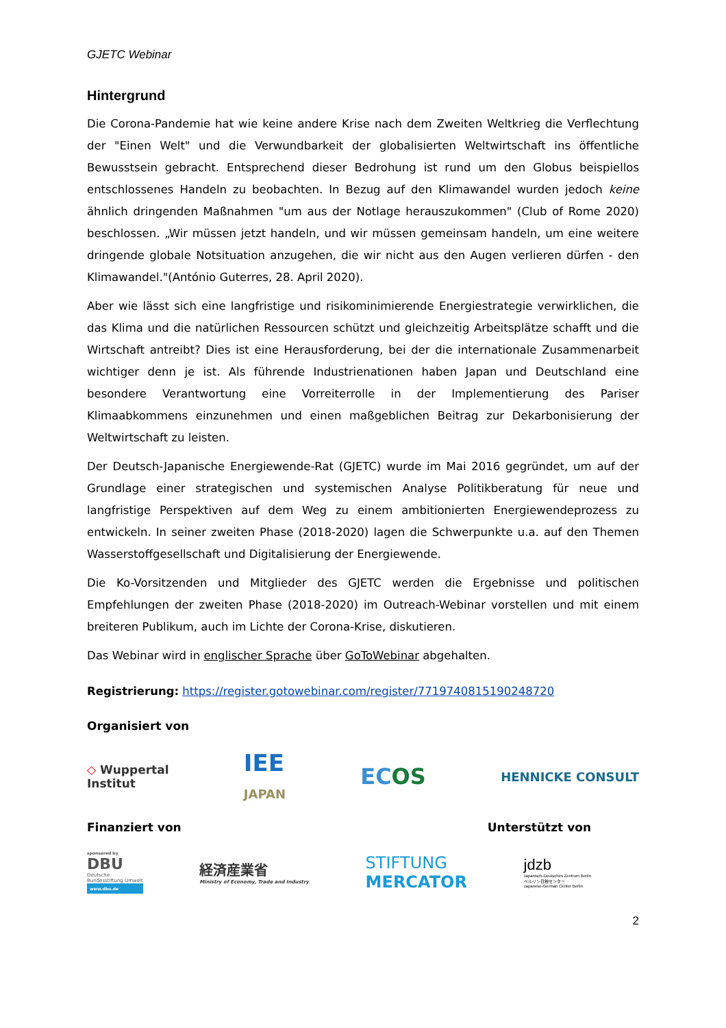GJETC Webinar
Hintergrund
Die Corona-Pandemie hat wie keine andere Krise nach dem Zweiten Weltkrieg die Verflechtung der "Einen Welt" und die Verwundbarkeit der globalisierten Weltwirtschaft ins öffentliche Bewusstsein gebracht. Entsprechend dieser Bedrohung ist rund um den Globus beispiellos entschlossenes Handeln zu beobachten. In Bezug auf den Klimawandel wurden jedoch keine ähnlich dringenden Maßnahmen "um aus der Notlage herauszukommen" (Club of Rome 2020) beschlossen. „Wir müssen jetzt handeln, und wir müssen gemeinsam handeln, um eine weitere dringende globale Notsituation anzugehen, die wir nicht aus den Augen verlieren dürfen - den Klimawandel."(António Guterres, 28. April 2020).
Aber wie lässt sich eine langfristige und risikominimierende Energiestrategie verwirklichen, die das Klima und die natürlichen Ressourcen schützt und gleichzeitig Arbeitsplätze schafft und die Wirtschaft antreibt? Dies ist eine Herausforderung, bei der die internationale Zusammenarbeit wichtiger denn je ist. Als führende Industrienationen haben Japan und Deutschland eine besondere Verantwortung eine Vorreiterrolle in der Implementierung des Pariser Klimaabkommens einzunehmen und einen maßgeblichen Beitrag zur Dekarbonisierung der Weltwirtschaft zu leisten.
Der Deutsch-Japanische Energiewende-Rat (GJETC) wurde im Mai 2016 gegründet, um auf der Grundlage einer strategischen und systemischen Analyse Politikberatung für neue und langfristige Perspektiven auf dem Weg zu einem ambitionierten Energiewendeprozess zu entwickeln. In seiner zweiten Phase (2018-2020) lagen die Schwerpunkte u.a. auf den Themen Wasserstoffgesellschaft und Digitalisierung der Energiewende.
Die Ko-Vorsitzenden und Mitglieder des GJETC werden die Ergebnisse und politischen Empfehlungen der zweiten Phase (2018-2020) im Outreach-Webinar vorstellen und mit einem breiteren Publikum, auch im Lichte der Corona-Krise, diskutieren.
Das Webinar wird in englischer Sprache über GoToWebinar abgehalten.
Registrierung: https://register.gotowebinar.com/register/7719740815190248720
Organisiert von
◇ Wuppertal
Institut IEE
JAPAN ECOS HENNICKE CONSULT
Finanziert von Unterstützt von
sponsored by
DBU
Deutsche
Bundesstiftung Umwelt
www.dbu.de 経済産業省
Ministry of Economy, Trade and Industry STIFTUNG
MERCATOR jdzb
Japanisch-Deutsches Zentrum Berlin
ベルリン日独センター
Japanese-German Center Berlin
2